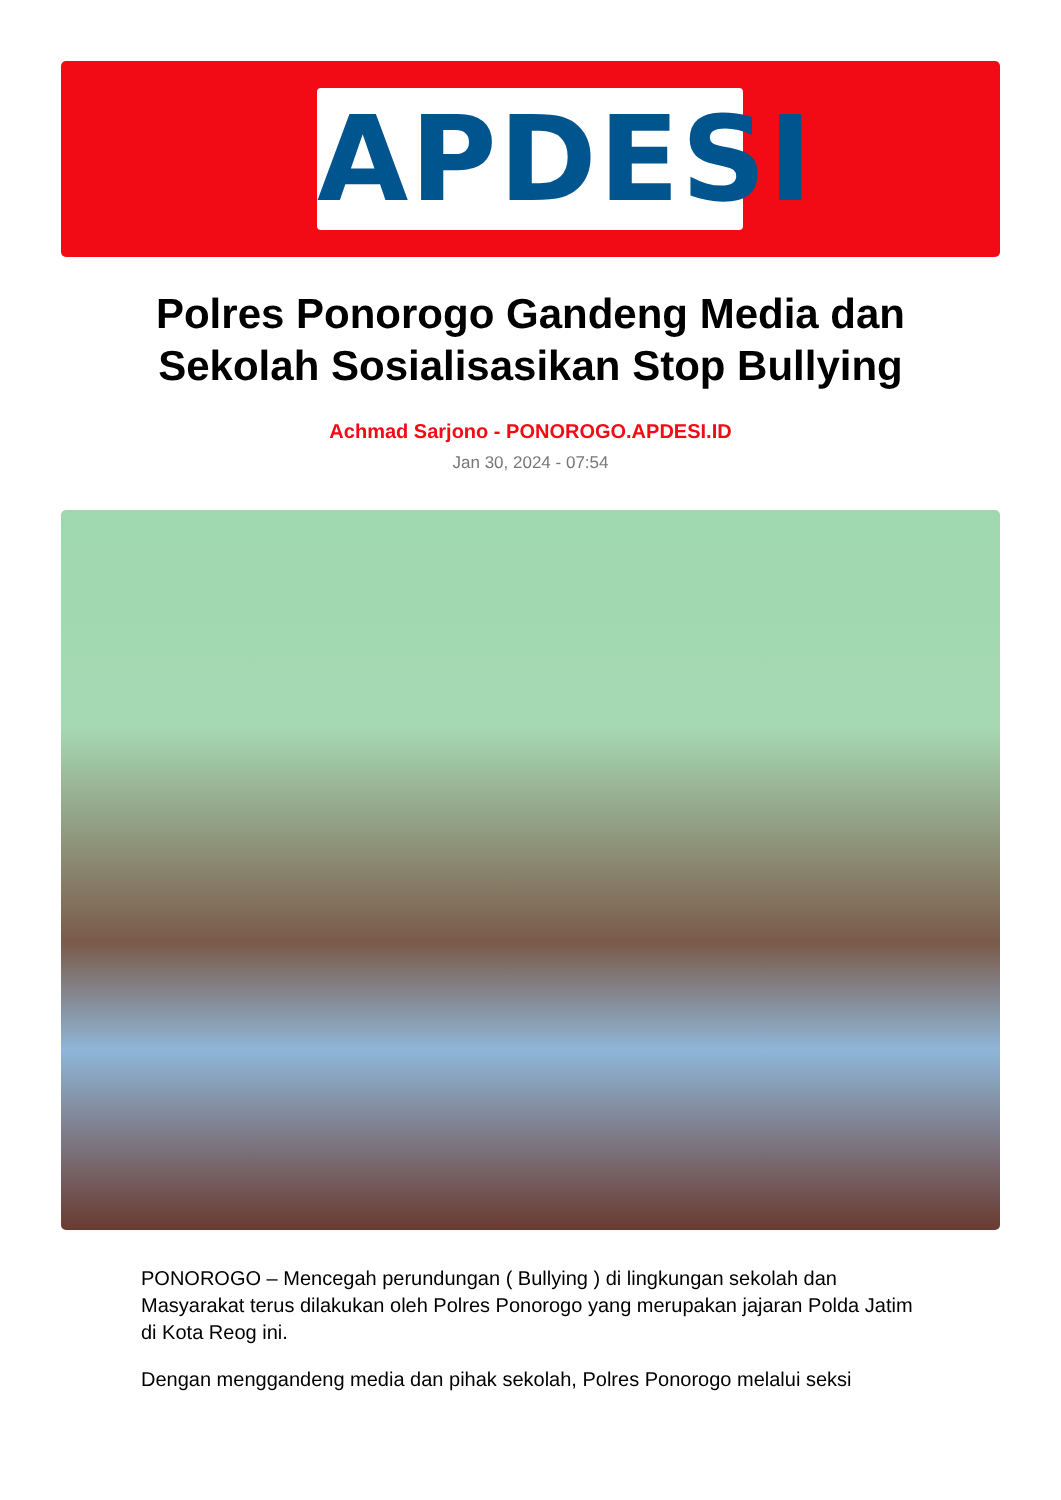APDESI
Polres Ponorogo Gandeng Media dan Sekolah Sosialisasikan Stop Bullying
Achmad Sarjono - PONOROGO.APDESI.ID
Jan 30, 2024 - 07:54
PONOROGO – Mencegah perundungan ( Bullying ) di lingkungan sekolah dan Masyarakat terus dilakukan oleh Polres Ponorogo yang merupakan jajaran Polda Jatim di Kota Reog ini.
Dengan menggandeng media dan pihak sekolah, Polres Ponorogo melalui seksi